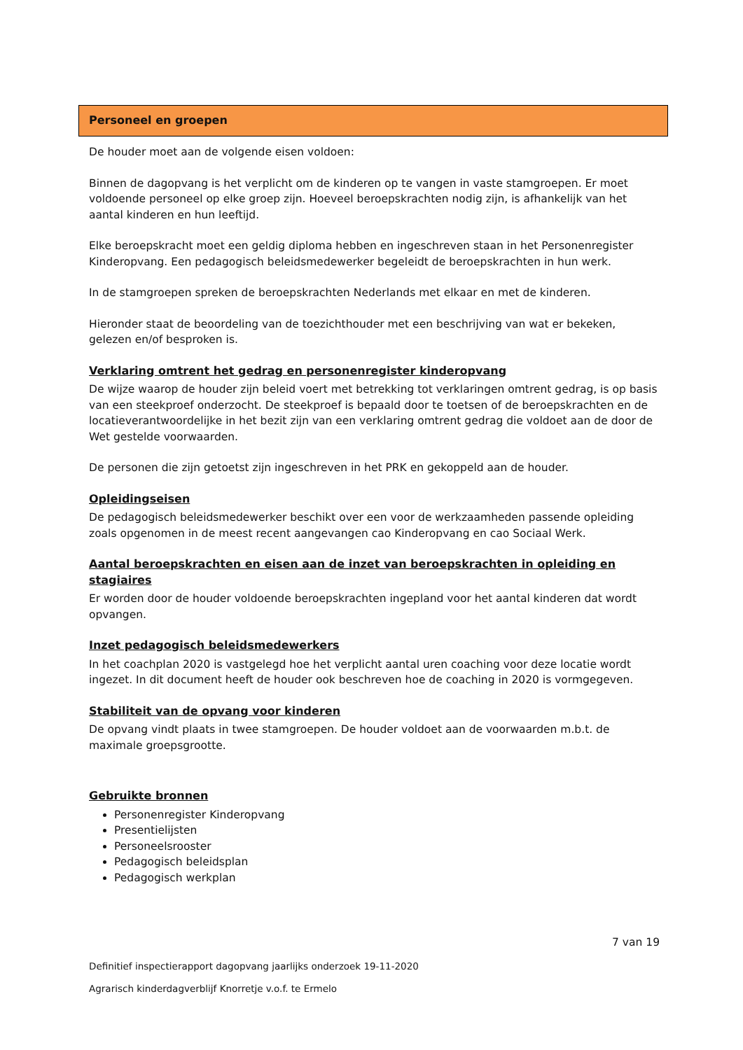Personeel en groepen
De houder moet aan de volgende eisen voldoen:
Binnen de dagopvang is het verplicht om de kinderen op te vangen in vaste stamgroepen. Er moet voldoende personeel op elke groep zijn. Hoeveel beroepskrachten nodig zijn, is afhankelijk van het aantal kinderen en hun leeftijd.
Elke beroepskracht moet een geldig diploma hebben en ingeschreven staan in het Personenregister Kinderopvang. Een pedagogisch beleidsmedewerker begeleidt de beroepskrachten in hun werk.
In de stamgroepen spreken de beroepskrachten Nederlands met elkaar en met de kinderen.
Hieronder staat de beoordeling van de toezichthouder met een beschrijving van wat er bekeken, gelezen en/of besproken is.
Verklaring omtrent het gedrag en personenregister kinderopvang
De wijze waarop de houder zijn beleid voert met betrekking tot verklaringen omtrent gedrag, is op basis van een steekproef onderzocht. De steekproef is bepaald door te toetsen of de beroepskrachten en de locatieverantwoordelijke in het bezit zijn van een verklaring omtrent gedrag die voldoet aan de door de Wet gestelde voorwaarden.
De personen die zijn getoetst zijn ingeschreven in het PRK en gekoppeld aan de houder.
Opleidingseisen
De pedagogisch beleidsmedewerker beschikt over een voor de werkzaamheden passende opleiding zoals opgenomen in de meest recent aangevangen cao Kinderopvang en cao Sociaal Werk.
Aantal beroepskrachten en eisen aan de inzet van beroepskrachten in opleiding en stagiaires
Er worden door de houder voldoende beroepskrachten ingepland voor het aantal kinderen dat wordt opvangen.
Inzet pedagogisch beleidsmedewerkers
In het coachplan 2020 is vastgelegd hoe het verplicht aantal uren coaching voor deze locatie wordt ingezet. In dit document heeft de houder ook beschreven hoe de coaching in 2020 is vormgegeven.
Stabiliteit van de opvang voor kinderen
De opvang vindt plaats in twee stamgroepen. De houder voldoet aan de voorwaarden m.b.t. de maximale groepsgrootte.
Gebruikte bronnen
Personenregister Kinderopvang
Presentielijsten
Personeelsrooster
Pedagogisch beleidsplan
Pedagogisch werkplan
7 van 19
Definitief inspectierapport dagopvang jaarlijks onderzoek 19-11-2020
Agrarisch kinderdagverblijf Knorretje v.o.f. te Ermelo